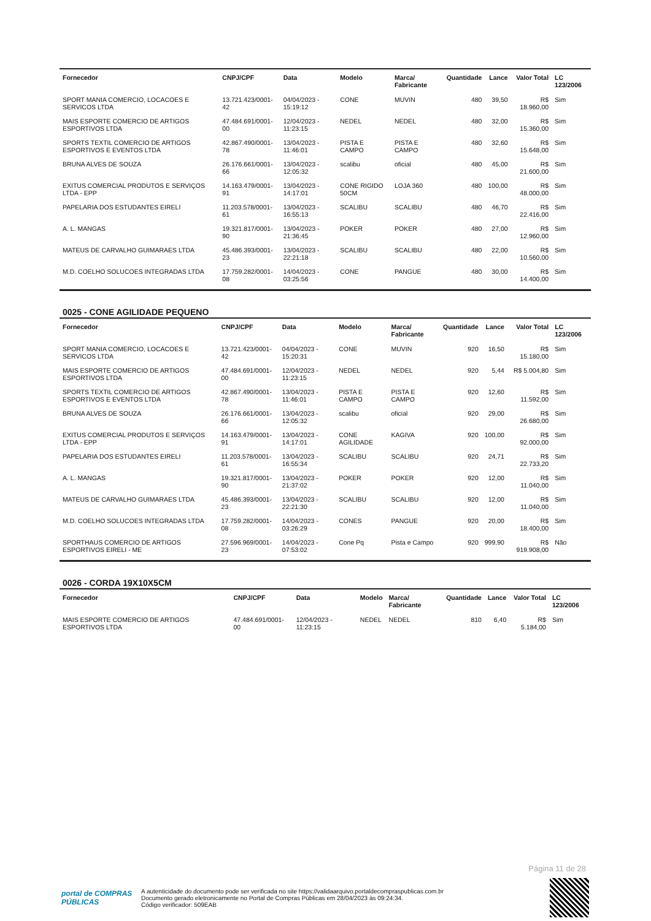| Fornecedor | CNPJ/CPF | Data | Modelo | Marca/ Fabricante | Quantidade | Lance | Valor Total | LC 123/2006 |
| --- | --- | --- | --- | --- | --- | --- | --- | --- |
| SPORT MANIA COMERCIO, LOCACOES E SERVICOS LTDA | 13.721.423/0001-42 | 04/04/2023 - 15:19:12 | CONE | MUVIN | 480 | 39,50 | R$ 18.960,00 | Sim |
| MAIS ESPORTE COMERCIO DE ARTIGOS ESPORTIVOS LTDA | 47.484.691/0001-00 | 12/04/2023 - 11:23:15 | NEDEL | NEDEL | 480 | 32,00 | R$ 15.360,00 | Sim |
| SPORTS TEXTIL COMERCIO DE ARTIGOS ESPORTIVOS E EVENTOS LTDA | 42.867.490/0001-78 | 13/04/2023 - 11:46:01 | PISTA E CAMPO | PISTA E CAMPO | 480 | 32,60 | R$ 15.648,00 | Sim |
| BRUNA ALVES DE SOUZA | 26.176.661/0001-66 | 13/04/2023 - 12:05:32 | scalibu | oficial | 480 | 45,00 | R$ 21.600,00 | Sim |
| EXITUS COMERCIAL PRODUTOS E SERVIÇOS LTDA - EPP | 14.163.479/0001-91 | 13/04/2023 - 14:17:01 | CONE RIGIDO 50CM | LOJA 360 | 480 | 100,00 | R$ 48.000,00 | Sim |
| PAPELARIA DOS ESTUDANTES EIRELI | 11.203.578/0001-61 | 13/04/2023 - 16:55:13 | SCALIBU | SCALIBU | 480 | 46,70 | R$ 22.416,00 | Sim |
| A. L. MANGAS | 19.321.817/0001-90 | 13/04/2023 - 21:36:45 | POKER | POKER | 480 | 27,00 | R$ 12.960,00 | Sim |
| MATEUS DE CARVALHO GUIMARAES LTDA | 45.486.393/0001-23 | 13/04/2023 - 22:21:18 | SCALIBU | SCALIBU | 480 | 22,00 | R$ 10.560,00 | Sim |
| M.D. COELHO SOLUCOES INTEGRADAS LTDA | 17.759.282/0001-08 | 14/04/2023 - 03:25:56 | CONE | PANGUE | 480 | 30,00 | R$ 14.400,00 | Sim |
0025 - CONE AGILIDADE PEQUENO
| Fornecedor | CNPJ/CPF | Data | Modelo | Marca/ Fabricante | Quantidade | Lance | Valor Total | LC 123/2006 |
| --- | --- | --- | --- | --- | --- | --- | --- | --- |
| SPORT MANIA COMERCIO, LOCACOES E SERVICOS LTDA | 13.721.423/0001-42 | 04/04/2023 - 15:20:31 | CONE | MUVIN | 920 | 16,50 | R$ 15.180,00 | Sim |
| MAIS ESPORTE COMERCIO DE ARTIGOS ESPORTIVOS LTDA | 47.484.691/0001-00 | 12/04/2023 - 11:23:15 | NEDEL | NEDEL | 920 | 5,44 | R$ 5.004,80 | Sim |
| SPORTS TEXTIL COMERCIO DE ARTIGOS ESPORTIVOS E EVENTOS LTDA | 42.867.490/0001-78 | 13/04/2023 - 11:46:01 | PISTA E CAMPO | PISTA E CAMPO | 920 | 12,60 | R$ 11.592,00 | Sim |
| BRUNA ALVES DE SOUZA | 26.176.661/0001-66 | 13/04/2023 - 12:05:32 | scalibu | oficial | 920 | 29,00 | R$ 26.680,00 | Sim |
| EXITUS COMERCIAL PRODUTOS E SERVIÇOS LTDA - EPP | 14.163.479/0001-91 | 13/04/2023 - 14:17:01 | CONE AGILIDADE | KAGIVA | 920 | 100,00 | R$ 92.000,00 | Sim |
| PAPELARIA DOS ESTUDANTES EIRELI | 11.203.578/0001-61 | 13/04/2023 - 16:55:34 | SCALIBU | SCALIBU | 920 | 24,71 | R$ 22.733,20 | Sim |
| A. L. MANGAS | 19.321.817/0001-90 | 13/04/2023 - 21:37:02 | POKER | POKER | 920 | 12,00 | R$ 11.040,00 | Sim |
| MATEUS DE CARVALHO GUIMARAES LTDA | 45.486.393/0001-23 | 13/04/2023 - 22:21:30 | SCALIBU | SCALIBU | 920 | 12,00 | R$ 11.040,00 | Sim |
| M.D. COELHO SOLUCOES INTEGRADAS LTDA | 17.759.282/0001-08 | 14/04/2023 - 03:26:29 | CONES | PANGUE | 920 | 20,00 | R$ 18.400,00 | Sim |
| SPORTHAUS COMERCIO DE ARTIGOS ESPORTIVOS EIRELI - ME | 27.596.969/0001-23 | 14/04/2023 - 07:53:02 | Cone Pq | Pista e Campo | 920 | 999,90 | R$ 919.908,00 | Não |
0026 - CORDA 19X10X5CM
| Fornecedor | CNPJ/CPF | Data | Modelo | Marca/ Fabricante | Quantidade | Lance | Valor Total | LC 123/2006 |
| --- | --- | --- | --- | --- | --- | --- | --- | --- |
| MAIS ESPORTE COMERCIO DE ARTIGOS ESPORTIVOS LTDA | 47.484.691/0001-00 | 12/04/2023 - 11:23:15 | NEDEL | NEDEL | 810 | 6,40 | R$ 5.184,00 | Sim |
Página 11 de 28
portal de COMPRAS PÚBLICAS
A autenticidade do documento pode ser verificada no site https://validaarquivo.portaldecompraspublicas.com.br
Documento gerado eletronicamente no Portal de Compras Públicas em 28/04/2023 às 09:24:34.
Código verificador: 509EAB